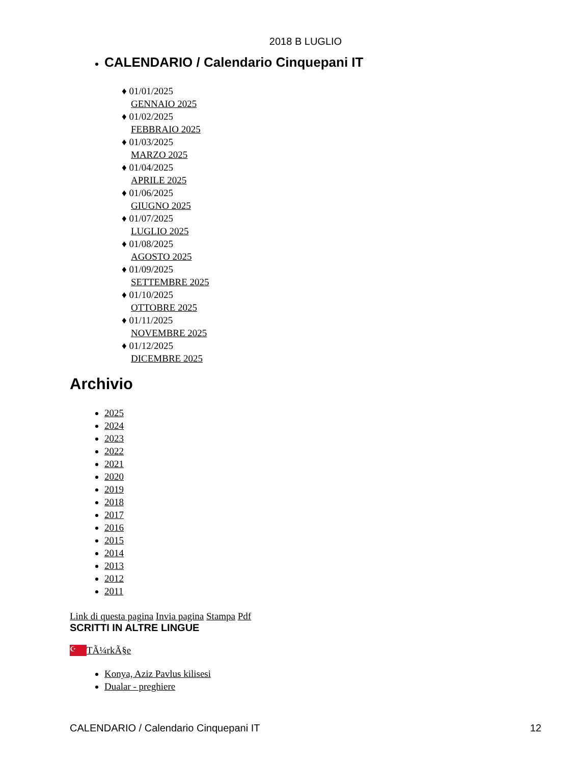2018 B LUGLIO
CALENDARIO / Calendario Cinquepani IT
♦ 01/01/2025
GENNAIO 2025
♦ 01/02/2025
FEBBRAIO 2025
♦ 01/03/2025
MARZO 2025
♦ 01/04/2025
APRILE 2025
♦ 01/06/2025
GIUGNO 2025
♦ 01/07/2025
LUGLIO 2025
♦ 01/08/2025
AGOSTO 2025
♦ 01/09/2025
SETTEMBRE 2025
♦ 01/10/2025
OTTOBRE 2025
♦ 01/11/2025
NOVEMBRE 2025
♦ 01/12/2025
DICEMBRE 2025
Archivio
2025
2024
2023
2022
2021
2020
2019
2018
2017
2016
2015
2014
2013
2012
2011
Link di questa pagina Invia pagina Stampa Pdf
SCRITTI IN ALTRE LINGUE
☪ TÃ¼rkÃ§e
Konya, Aziz Pavlus kilisesi
Dualar - preghiere
CALENDARIO / Calendario Cinquepani IT 12